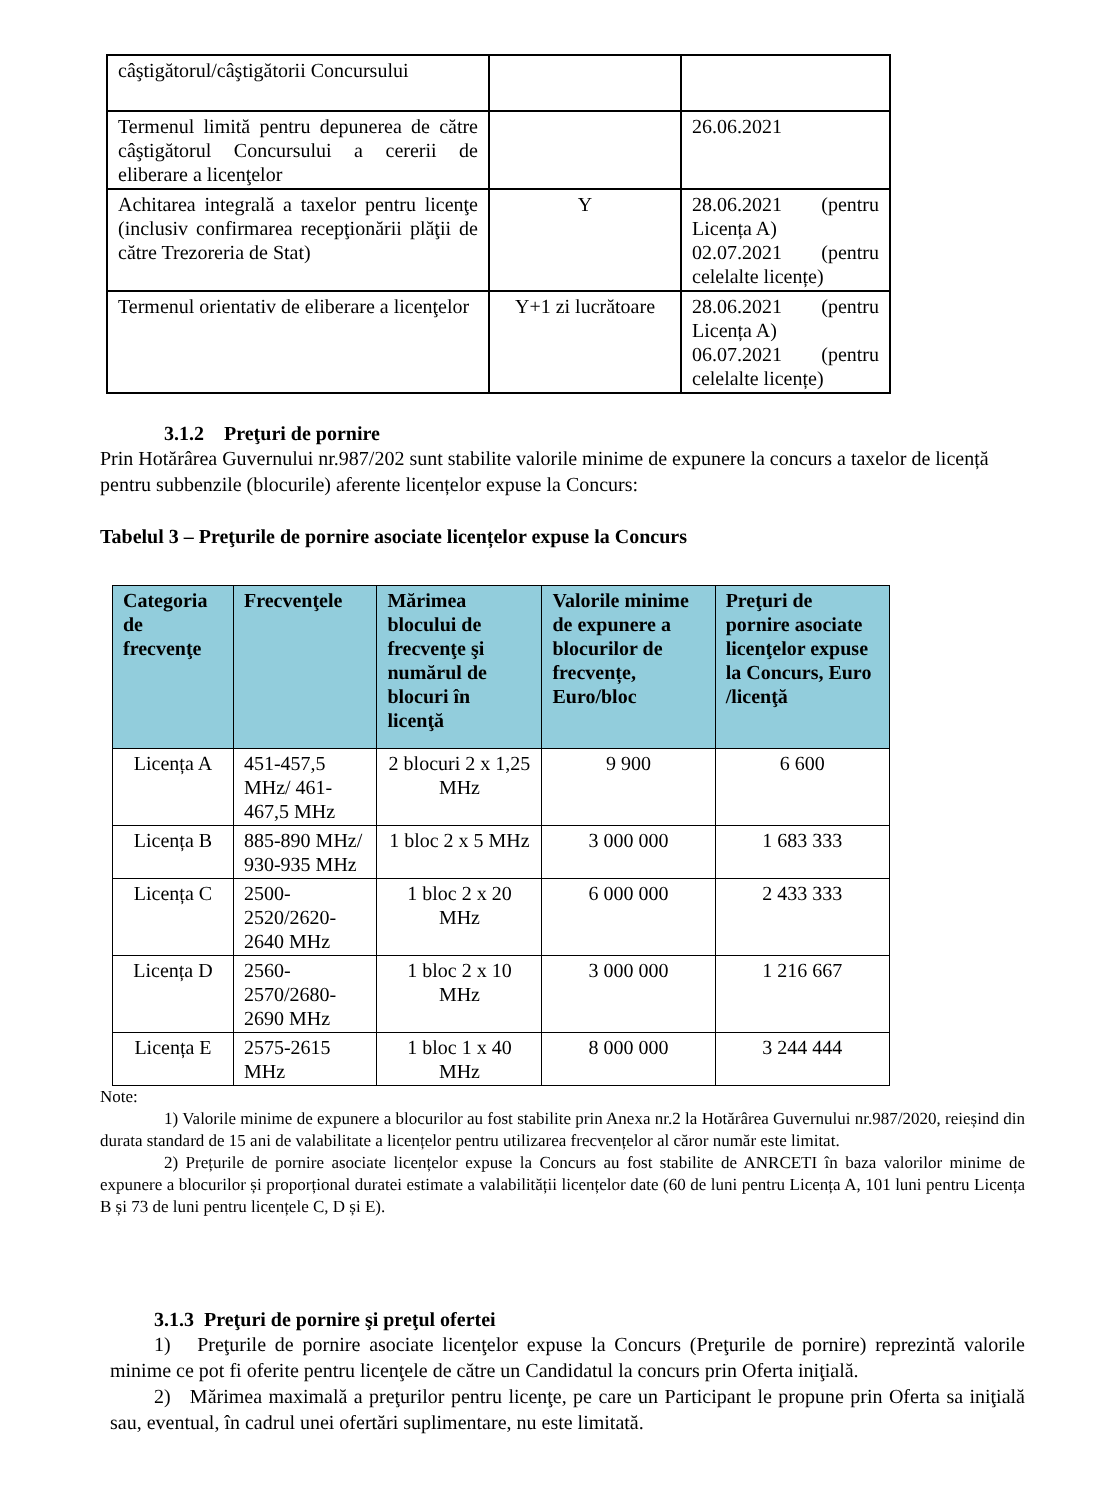| câştigătorul/câştigătorii Concursului | | |
| Termenul limită pentru depunerea de către câştigătorul Concursului a cererii de eliberare a licenţelor | | 26.06.2021 |
| Achitarea integrală a taxelor pentru licenţe (inclusiv confirmarea recepţionării plăţii de către Trezoreria de Stat) | Y | 28.06.2021 (pentru Licența A) 02.07.2021 (pentru celelalte licențe) |
| Termenul orientativ de eliberare a licenţelor | Y+1 zi lucrătoare | 28.06.2021 (pentru Licența A) 06.07.2021 (pentru celelalte licențe) |
3.1.2 Preţuri de pornire
Prin Hotărârea Guvernului nr.987/202 sunt stabilite valorile minime de expunere la concurs a taxelor de licență pentru subbenzile (blocurile) aferente licențelor expuse la Concurs:
Tabelul 3 – Preţurile de pornire asociate licențelor expuse la Concurs
| Categoria de frecvenţe | Frecvenţele | Mărimea blocului de frecvenţe şi numărul de blocuri în licenţă | Valorile minime de expunere a blocurilor de frecvențe, Euro/bloc | Preţuri de pornire asociate licenţelor expuse la Concurs, Euro /licenţă |
| --- | --- | --- | --- | --- |
| Licența A | 451-457,5 MHz/ 461-467,5 MHz | 2 blocuri 2 x 1,25 MHz | 9 900 | 6 600 |
| Licența B | 885-890 MHz/ 930-935 MHz | 1 bloc 2 x 5 MHz | 3 000 000 | 1 683 333 |
| Licența C | 2500- 2520/2620- 2640 MHz | 1 bloc 2 x 20 MHz | 6 000 000 | 2 433 333 |
| Licența D | 2560- 2570/2680- 2690 MHz | 1 bloc 2 x 10 MHz | 3 000 000 | 1 216 667 |
| Licența E | 2575-2615 MHz | 1 bloc 1 x 40 MHz | 8 000 000 | 3 244 444 |
Note:
1) Valorile minime de expunere a blocurilor au fost stabilite prin Anexa nr.2 la Hotărârea Guvernului nr.987/2020, reieșind din durata standard de 15 ani de valabilitate a licențelor pentru utilizarea frecvențelor al căror număr este limitat.
2) Prețurile de pornire asociate licențelor expuse la Concurs au fost stabilite de ANRCETI în baza valorilor minime de expunere a blocurilor și proporțional duratei estimate a valabilității licențelor date (60 de luni pentru Licența A, 101 luni pentru Licența B și 73 de luni pentru licențele C, D și E).
3.1.3 Preţuri de pornire şi preţul ofertei
1) Preţurile de pornire asociate licenţelor expuse la Concurs (Preţurile de pornire) reprezintă valorile minime ce pot fi oferite pentru licenţele de către un Candidatul la concurs prin Oferta iniţială.
2) Mărimea maximală a preţurilor pentru licenţe, pe care un Participant le propune prin Oferta sa iniţială sau, eventual, în cadrul unei ofertări suplimentare, nu este limitată.